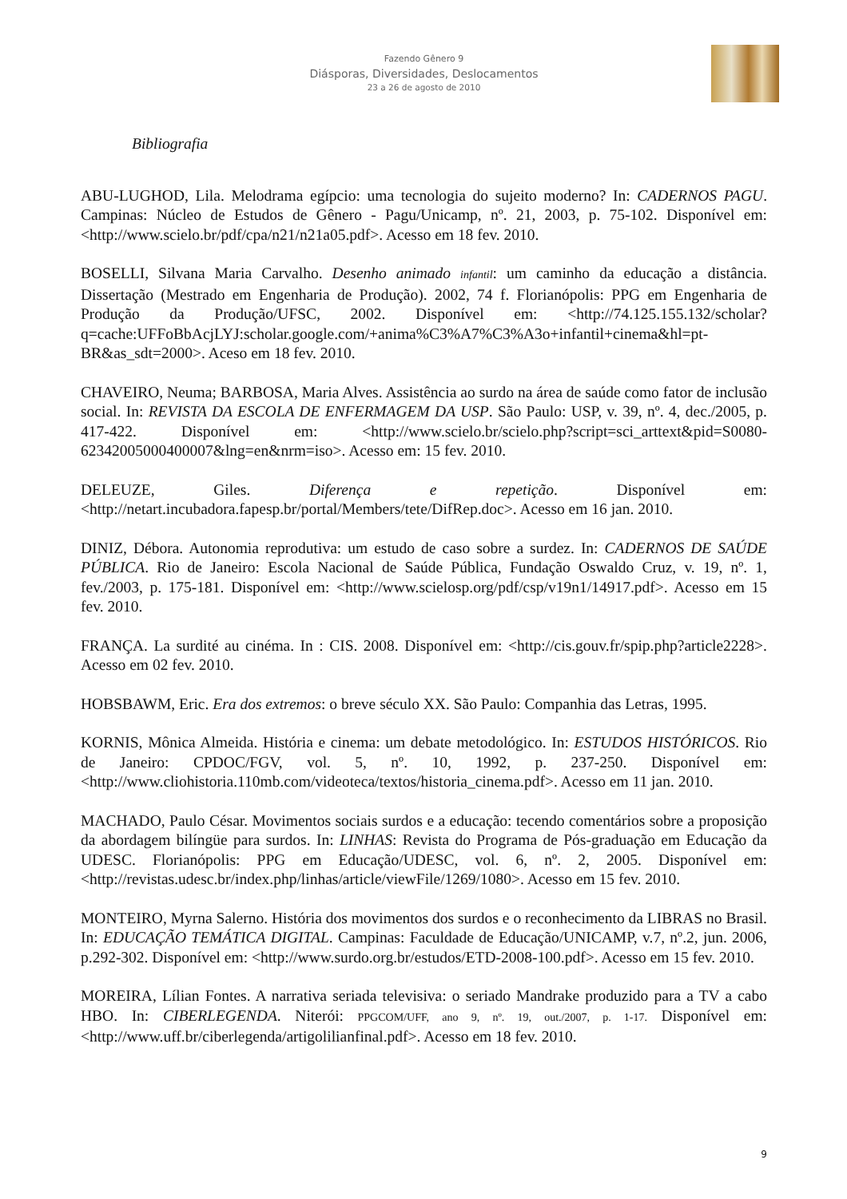Fazendo Gênero 9
Diásporas, Diversidades, Deslocamentos
23 a 26 de agosto de 2010
Bibliografia
ABU-LUGHOD, Lila. Melodrama egípcio: uma tecnologia do sujeito moderno? In: CADERNOS PAGU. Campinas: Núcleo de Estudos de Gênero - Pagu/Unicamp, nº. 21, 2003, p. 75-102. Disponível em: <http://www.scielo.br/pdf/cpa/n21/n21a05.pdf>. Acesso em 18 fev. 2010.
BOSELLI, Silvana Maria Carvalho. Desenho animado infantil: um caminho da educação a distância. Dissertação (Mestrado em Engenharia de Produção). 2002, 74 f. Florianópolis: PPG em Engenharia de Produção da Produção/UFSC, 2002. Disponível em: <http://74.125.155.132/scholar?q=cache:UFFoBbAcjLYJ:scholar.google.com/+anima%C3%A7%C3%A3o+infantil+cinema&hl=pt-BR&as_sdt=2000>. Aceso em 18 fev. 2010.
CHAVEIRO, Neuma; BARBOSA, Maria Alves. Assistência ao surdo na área de saúde como fator de inclusão social. In: REVISTA DA ESCOLA DE ENFERMAGEM DA USP. São Paulo: USP, v. 39, nº. 4, dec./2005, p. 417-422. Disponível em: <http://www.scielo.br/scielo.php?script=sci_arttext&pid=S0080-62342005000400007&lng=en&nrm=iso>. Acesso em: 15 fev. 2010.
DELEUZE, Giles. Diferença e repetição. Disponível em: <http://netart.incubadora.fapesp.br/portal/Members/tete/DifRep.doc>. Acesso em 16 jan. 2010.
DINIZ, Débora. Autonomia reprodutiva: um estudo de caso sobre a surdez. In: CADERNOS DE SAÚDE PÚBLICA. Rio de Janeiro: Escola Nacional de Saúde Pública, Fundação Oswaldo Cruz, v. 19, nº. 1, fev./2003, p. 175-181. Disponível em: <http://www.scielosp.org/pdf/csp/v19n1/14917.pdf>. Acesso em 15 fev. 2010.
FRANÇA. La surdité au cinéma. In : CIS. 2008. Disponível em: <http://cis.gouv.fr/spip.php?article2228>. Acesso em 02 fev. 2010.
HOBSBAWM, Eric. Era dos extremos: o breve século XX. São Paulo: Companhia das Letras, 1995.
KORNIS, Mônica Almeida. História e cinema: um debate metodológico. In: ESTUDOS HISTÓRICOS. Rio de Janeiro: CPDOC/FGV, vol. 5, nº. 10, 1992, p. 237-250. Disponível em: <http://www.cliohistoria.110mb.com/videoteca/textos/historia_cinema.pdf>. Acesso em 11 jan. 2010.
MACHADO, Paulo César. Movimentos sociais surdos e a educação: tecendo comentários sobre a proposição da abordagem bilíngüe para surdos. In: LINHAS: Revista do Programa de Pós-graduação em Educação da UDESC. Florianópolis: PPG em Educação/UDESC, vol. 6, nº. 2, 2005. Disponível em: <http://revistas.udesc.br/index.php/linhas/article/viewFile/1269/1080>. Acesso em 15 fev. 2010.
MONTEIRO, Myrna Salerno. História dos movimentos dos surdos e o reconhecimento da LIBRAS no Brasil. In: EDUCAÇÃO TEMÁTICA DIGITAL. Campinas: Faculdade de Educação/UNICAMP, v.7, nº.2, jun. 2006, p.292-302. Disponível em: <http://www.surdo.org.br/estudos/ETD-2008-100.pdf>. Acesso em 15 fev. 2010.
MOREIRA, Lílian Fontes. A narrativa seriada televisiva: o seriado Mandrake produzido para a TV a cabo HBO. In: CIBERLEGENDA. Niterói: PPGCOM/UFF, ano 9, nº. 19, out./2007, p. 1-17. Disponível em: <http://www.uff.br/ciberlegenda/artigolilianfinal.pdf>. Acesso em 18 fev. 2010.
9